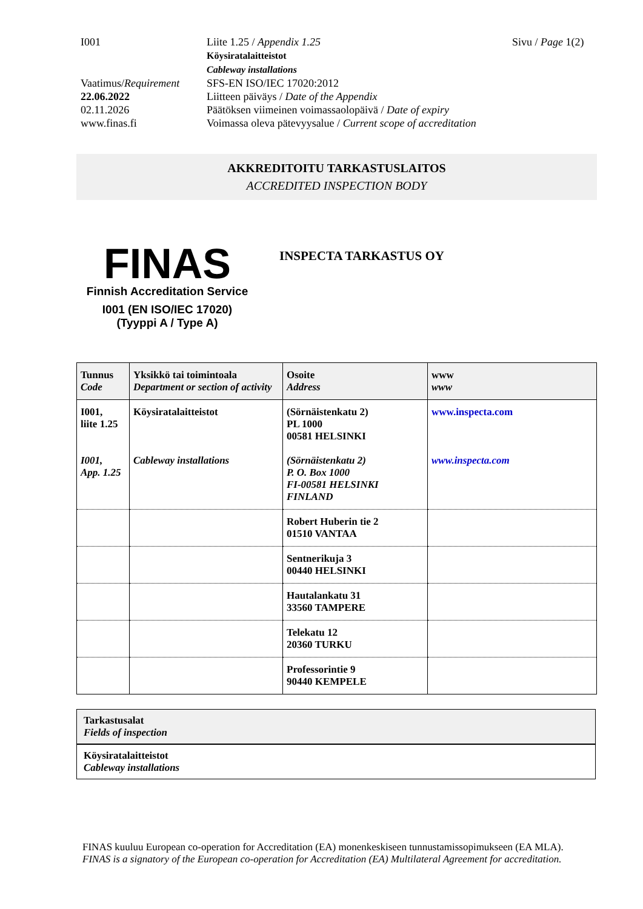I001
Liite 1.25 / Appendix 1.25
Köysiratalaitteistot
Cableway installations
Sivu / Page 1(2)
Vaatimus/Requirement
22.06.2022
02.11.2026
www.finas.fi
SFS-EN ISO/IEC 17020:2012
Liitteen päiväys / Date of the Appendix
Päätöksen viimeinen voimassaolopäivä / Date of expiry
Voimassa oleva pätevyysalue / Current scope of accreditation
AKKREDITOITU TARKASTUSLAITOS
ACCREDITED INSPECTION BODY
FINAS
Finnish Accreditation Service
I001 (EN ISO/IEC 17020)
(Tyyppi A / Type A)
INSPECTA TARKASTUS OY
| Tunnus Code | Yksikkö tai toimintoala Department or section of activity | Osoite Address | www www |
| --- | --- | --- | --- |
| I001, liite 1.25 I001, App. 1.25 | Köysiratalaitteistot Cableway installations | (Sörnäistenkatu 2) PL 1000 00581 HELSINKI (Sörnäistenkatu 2) P. O. Box 1000 FI-00581 HELSINKI FINLAND | www.inspecta.com www.inspecta.com |
| | | Robert Huberin tie 2 01510 VANTAA | |
| | | Sentnerikuja 3 00440 HELSINKI | |
| | | Hautalankatu 31 33560 TAMPERE | |
| | | Telekatu 12 20360 TURKU | |
| | | Professorintie 9 90440 KEMPELE | |
Tarkastusalat
Fields of inspection
Köysiratalaitteistot
Cableway installations
FINAS kuuluu European co-operation for Accreditation (EA) monenkeskiseen tunnustamissopimukseen (EA MLA).
FINAS is a signatory of the European co-operation for Accreditation (EA) Multilateral Agreement for accreditation.